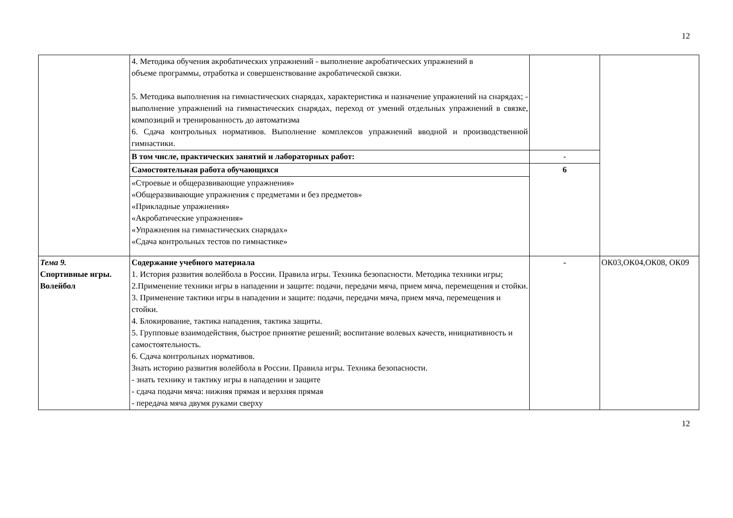12
| | 4. Методика обучения акробатических упражнений - выполнение акробатических упражнений в объеме программы, отработка и совершенствование акробатической связки. 5. Методика выполнения на гимнастических снарядах, характеристика и назначение упражнений на снарядах; - выполнение упражнений на гимнастических снарядах, переход от умений отдельных упражнений в связке, композиций и тренированность до автоматизма 6. Сдача контрольных нормативов. Выполнение комплексов упражнений вводной и производственной гимнастики. | | |
| | В том числе, практических занятий и лабораторных работ: | - | |
| | Самостоятельная работа обучающихся | 6 | |
| | «Строевые и общеразвивающие упражнения» «Общеразвивающие упражнения с предметами и без предметов» «Прикладные упражнения» «Акробатические упражнения» «Упражнения на гимнастических снарядах» «Сдача контрольных тестов по гимнастике» | | |
| Тема 9. Спортивные игры. Волейбол | Содержание учебного материала 1. История развития волейбола в России. Правила игры. Техника безопасности. Методика техники игры; 2.Применение техники игры в нападении и защите: подачи, передачи мяча, прием мяча, перемещения и стойки. 3. Применение тактики игры в нападении и защите: подачи, передачи мяча, прием мяча, перемещения и стойки. 4. Блокирование, тактика нападения, тактика защиты. 5. Групповые взаимодействия, быстрое принятие решений; воспитание волевых качеств, инициативность и самостоятельность. 6. Сдача контрольных нормативов. Знать историю развития волейбола в России. Правила игры. Техника безопасности. - знать технику и тактику игры в нападении и защите - сдача подачи мяча: нижняя прямая и верхняя прямая - передача мяча двумя руками сверху | - | ОК03,ОК04,ОК08, ОК09 |
12